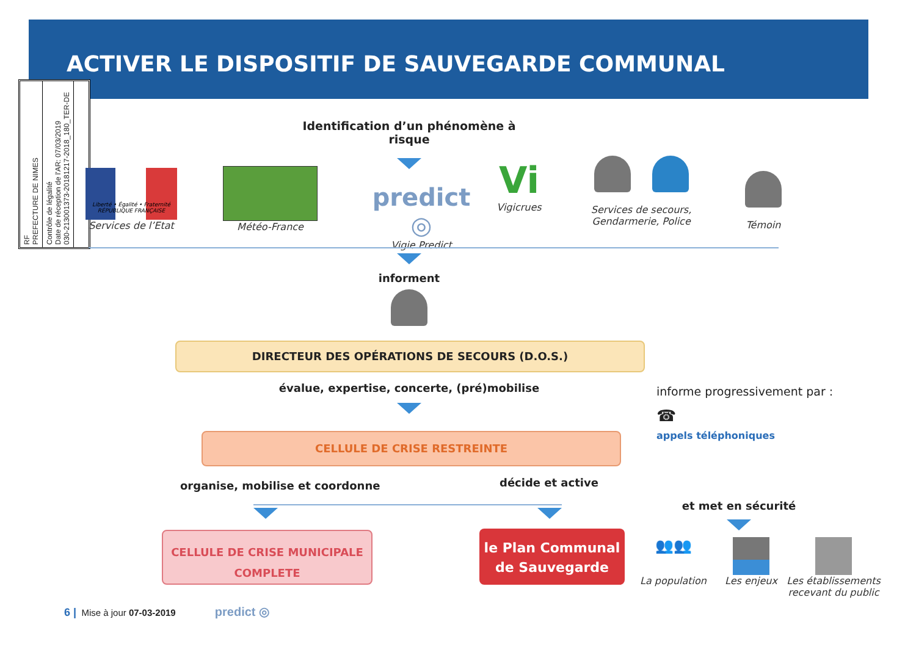ACTIVER LE DISPOSITIF DE SAUVEGARDE COMMUNAL
RF
PREFECTURE DE NIMES
Contrôle de légalité
Date de réception de l'AR: 07/03/2019
030-213001373-20181217-2018_180_TER-DE
Identification d’un phénomène à risque
Liberté • Égalité • Fraternité
RÉPUBLIQUE FRANÇAISE
Services de l’Etat
Météo-France
predict ◎
Vigie Predict
Vi
Vigicrues
Services de secours,
Gendarmerie, Police
Témoin
informent
DIRECTEUR DES OPÉRATIONS DE SECOURS (D.O.S.)
évalue, expertise, concerte, (pré)mobilise
CELLULE DE CRISE RESTREINTE
informe progressivement par :
☎
appels téléphoniques
organise, mobilise et coordonne
décide et active
CELLULE DE CRISE MUNICIPALE
COMPLETE
le Plan Communal
de Sauvegarde
et met en sécurité
👥👥
La population
Les enjeux
Les établissements
recevant du public
6 | Mise à jour 07-03-2019 predict ◎